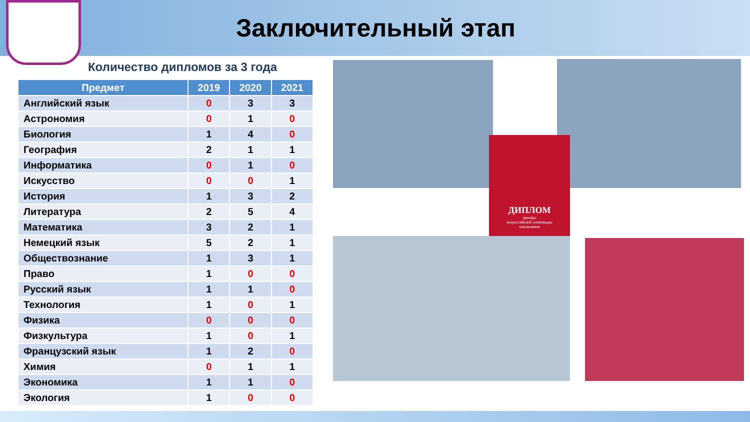Заключительный этап
Количество дипломов за 3 года
| Предмет | 2019 | 2020 | 2021 |
| --- | --- | --- | --- |
| Английский язык | 0 | 3 | 3 |
| Астрономия | 0 | 1 | 0 |
| Биология | 1 | 4 | 0 |
| География | 2 | 1 | 1 |
| Информатика | 0 | 1 | 0 |
| Искусство | 0 | 0 | 1 |
| История | 1 | 3 | 2 |
| Литература | 2 | 5 | 4 |
| Математика | 3 | 2 | 1 |
| Немецкий язык | 5 | 2 | 1 |
| Обществознание | 1 | 3 | 1 |
| Право | 1 | 0 | 0 |
| Русский язык | 1 | 1 | 0 |
| Технология | 1 | 0 | 1 |
| Физика | 0 | 0 | 0 |
| Физкультура | 1 | 0 | 1 |
| Французский язык | 1 | 2 | 0 |
| Химия | 0 | 1 | 1 |
| Экономика | 1 | 1 | 0 |
| Экология | 1 | 0 | 0 |
ДИПЛОМ
призёра
всероссийской олимпиады
школьников